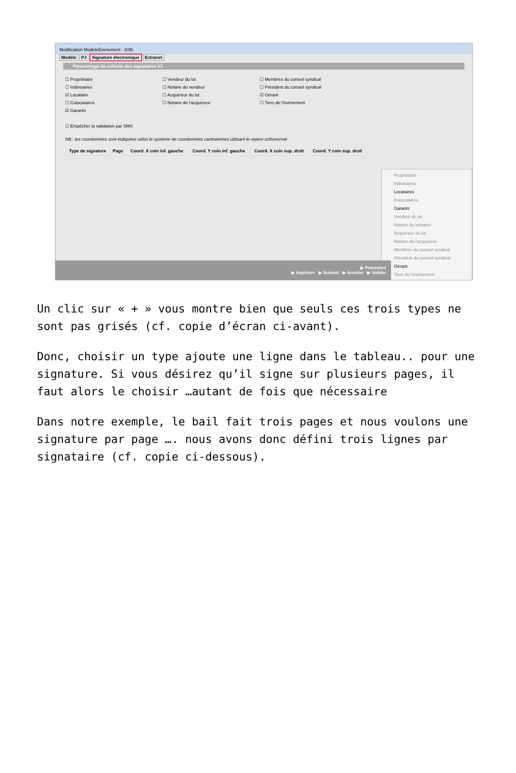Modification ModeleEvenement - 3/36
Modèle PJ Signature électronique Extranet
Paramétrage de collecte des signataires V2
☐ Propriétaire
☐ Indivisaires
☑ Locataire
☐ Colocataires
☑ Garants
☐ Empêcher la validation par SMS
☐ Vendeur du lot
☐ Notaire du vendeur
☐ Acquéreur du lot
☐ Notaire de l'acquéreur
☐ Membres du conseil syndical
☐ Président du conseil syndical
☑ Gérant
☐ Tiers de l'événement
NB : les coordonnées sont indiquées selon le système de coordonnées cartésiennes utilisant le repère orthonormé
| Type de signature | Page | Coord. X coin inf. gauche | Coord. Y coin inf. gauche | Coord. X coin sup. droit | Coord. Y coin sup. droit |
| --- | --- | --- | --- | --- | --- |
Proprietaire
Indivisaires
Locataires
Colocataires
Garants
Vendeur du lot
Notaire du vendeur
Acquereur du lot
Notaire de l'acquereur
Membres du conseil syndical
Président du conseil syndical
Gérant
Tiers de l'événement
▶ Précédent
▶ Imprimer ▶ Suivant ▶ Annuler ▶ Valider
Un clic sur « + » vous montre bien que seuls ces trois types ne sont pas grisés (cf. copie d’écran ci-avant).
Donc, choisir un type ajoute une ligne dans le tableau.. pour une signature. Si vous désirez qu’il signe sur plusieurs pages, il faut alors le choisir …autant de fois que nécessaire
Dans notre exemple, le bail fait trois pages et nous voulons une signature par page …. nous avons donc défini trois lignes par signataire (cf. copie ci-dessous).